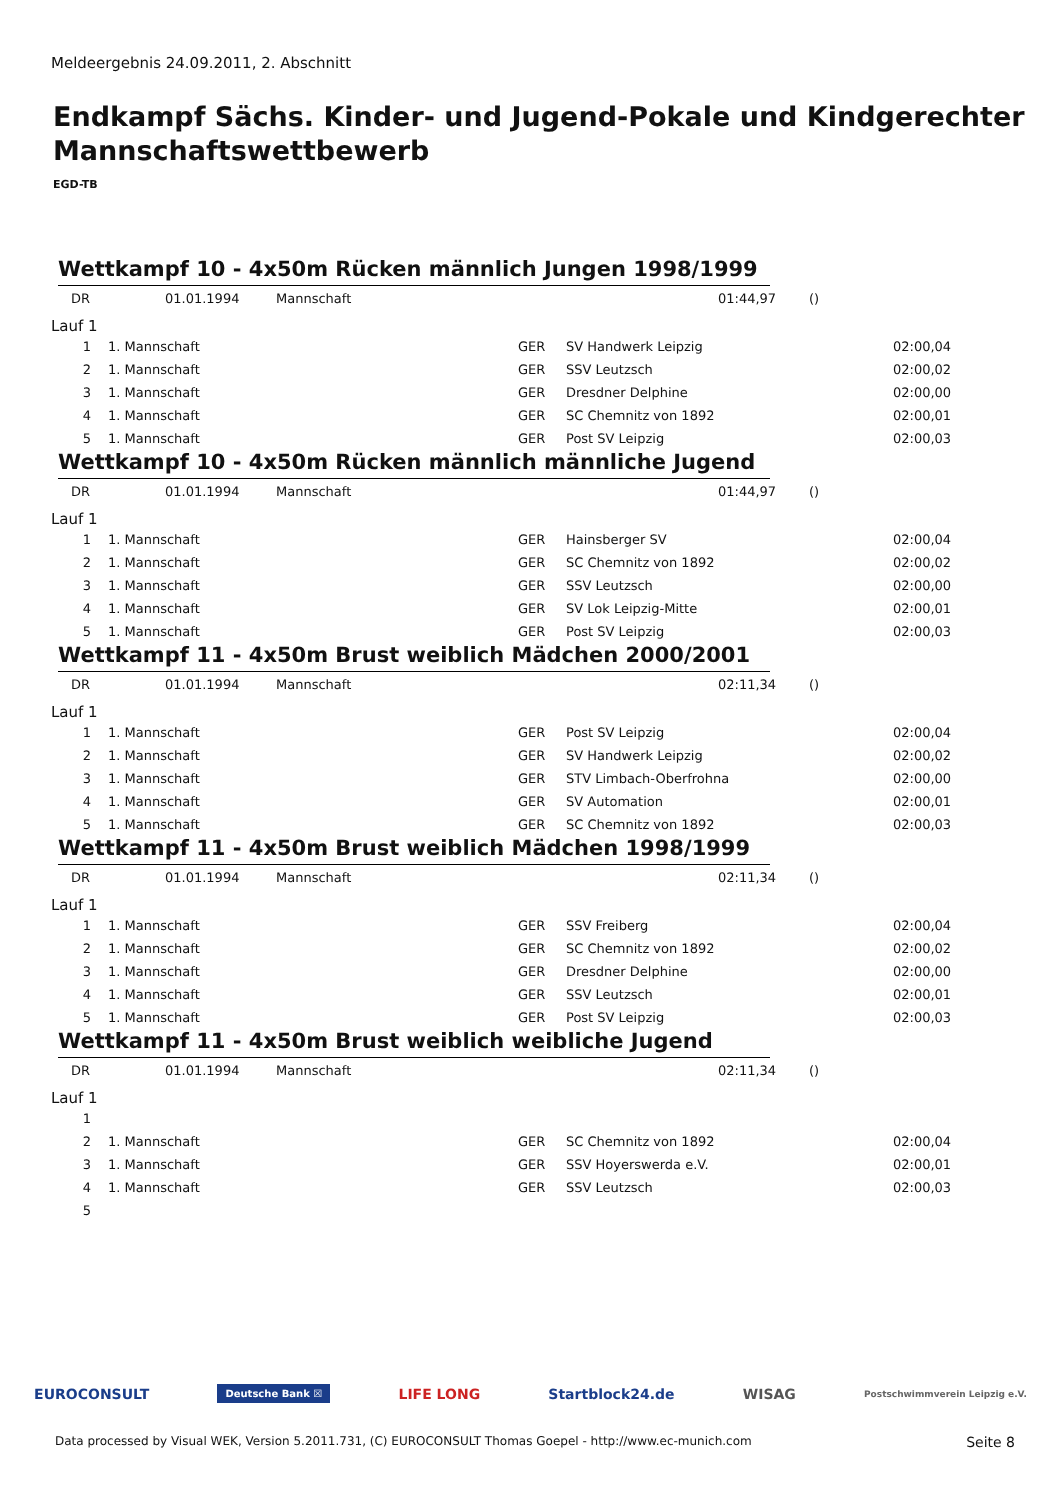Meldeergebnis 24.09.2011, 2. Abschnitt
Endkampf Sächs. Kinder- und Jugend-Pokale und Kindgerechter Mannschaftswettbewerb
EGD-TB
Wettkampf 10 - 4x50m Rücken männlich Jungen 1998/1999
| DR | 01.01.1994 | Mannschaft | 01:44,97 | () |
Lauf 1
| 1 | 1. Mannschaft | GER | SV Handwerk Leipzig | 02:00,04 |
| 2 | 1. Mannschaft | GER | SSV Leutzsch | 02:00,02 |
| 3 | 1. Mannschaft | GER | Dresdner Delphine | 02:00,00 |
| 4 | 1. Mannschaft | GER | SC Chemnitz von 1892 | 02:00,01 |
| 5 | 1. Mannschaft | GER | Post SV Leipzig | 02:00,03 |
Wettkampf 10 - 4x50m Rücken männlich männliche Jugend
| DR | 01.01.1994 | Mannschaft | 01:44,97 | () |
Lauf 1
| 1 | 1. Mannschaft | GER | Hainsberger SV | 02:00,04 |
| 2 | 1. Mannschaft | GER | SC Chemnitz von 1892 | 02:00,02 |
| 3 | 1. Mannschaft | GER | SSV Leutzsch | 02:00,00 |
| 4 | 1. Mannschaft | GER | SV Lok Leipzig-Mitte | 02:00,01 |
| 5 | 1. Mannschaft | GER | Post SV Leipzig | 02:00,03 |
Wettkampf 11 - 4x50m Brust weiblich Mädchen 2000/2001
| DR | 01.01.1994 | Mannschaft | 02:11,34 | () |
Lauf 1
| 1 | 1. Mannschaft | GER | Post SV Leipzig | 02:00,04 |
| 2 | 1. Mannschaft | GER | SV Handwerk Leipzig | 02:00,02 |
| 3 | 1. Mannschaft | GER | STV Limbach-Oberfrohna | 02:00,00 |
| 4 | 1. Mannschaft | GER | SV Automation | 02:00,01 |
| 5 | 1. Mannschaft | GER | SC Chemnitz von 1892 | 02:00,03 |
Wettkampf 11 - 4x50m Brust weiblich Mädchen 1998/1999
| DR | 01.01.1994 | Mannschaft | 02:11,34 | () |
Lauf 1
| 1 | 1. Mannschaft | GER | SSV Freiberg | 02:00,04 |
| 2 | 1. Mannschaft | GER | SC Chemnitz von 1892 | 02:00,02 |
| 3 | 1. Mannschaft | GER | Dresdner Delphine | 02:00,00 |
| 4 | 1. Mannschaft | GER | SSV Leutzsch | 02:00,01 |
| 5 | 1. Mannschaft | GER | Post SV Leipzig | 02:00,03 |
Wettkampf 11 - 4x50m Brust weiblich weibliche Jugend
| DR | 01.01.1994 | Mannschaft | 02:11,34 | () |
Lauf 1
| 1 | | | | |
| 2 | 1. Mannschaft | GER | SC Chemnitz von 1892 | 02:00,04 |
| 3 | 1. Mannschaft | GER | SSV Hoyerswerda e.V. | 02:00,01 |
| 4 | 1. Mannschaft | GER | SSV Leutzsch | 02:00,03 |
| 5 | | | | |
EUROCONSULT Deutsche Bank ☒ LIFE LONG Startblock24.de WISAG Postschwimmverein Leipzig e.V.
Data processed by Visual WEK, Version 5.2011.731, (C) EUROCONSULT Thomas Goepel - http://www.ec-munich.com Seite 8